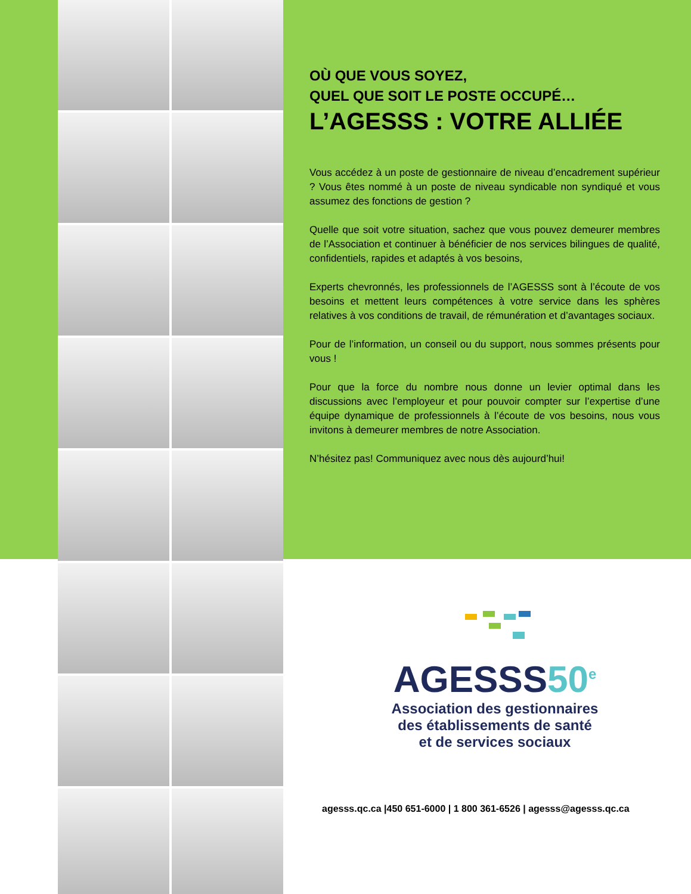OÙ QUE VOUS SOYEZ,
QUEL QUE SOIT LE POSTE OCCUPÉ…
L’AGESSS : VOTRE ALLIÉE
Vous accédez à un poste de gestionnaire de niveau d’encadrement supérieur ? Vous êtes nommé à un poste de niveau syndicable non syndiqué et vous assumez des fonctions de gestion ?
Quelle que soit votre situation, sachez que vous pouvez demeurer membres de l’Association et continuer à bénéficier de nos services bilingues de qualité, confidentiels, rapides et adaptés à vos besoins,
Experts chevronnés, les professionnels de l’AGESSS sont à l’écoute de vos besoins et mettent leurs compétences à votre service dans les sphères relatives à vos conditions de travail, de rémunération et d’avantages sociaux.
Pour de l’information, un conseil ou du support, nous sommes présents pour vous !
Pour que la force du nombre nous donne un levier optimal dans les discussions avec l’employeur et pour pouvoir compter sur l’expertise d’une équipe dynamique de professionnels à l’écoute de vos besoins, nous vous invitons à demeurer membres de notre Association.
N’hésitez pas! Communiquez avec nous dès aujourd’hui!
AGESSS50<sup>e</sup>
Association des gestionnaires
des établissements de santé
et de services sociaux
agesss.qc.ca |450 651-6000 | 1 800 361-6526 | agesss@agesss.qc.ca